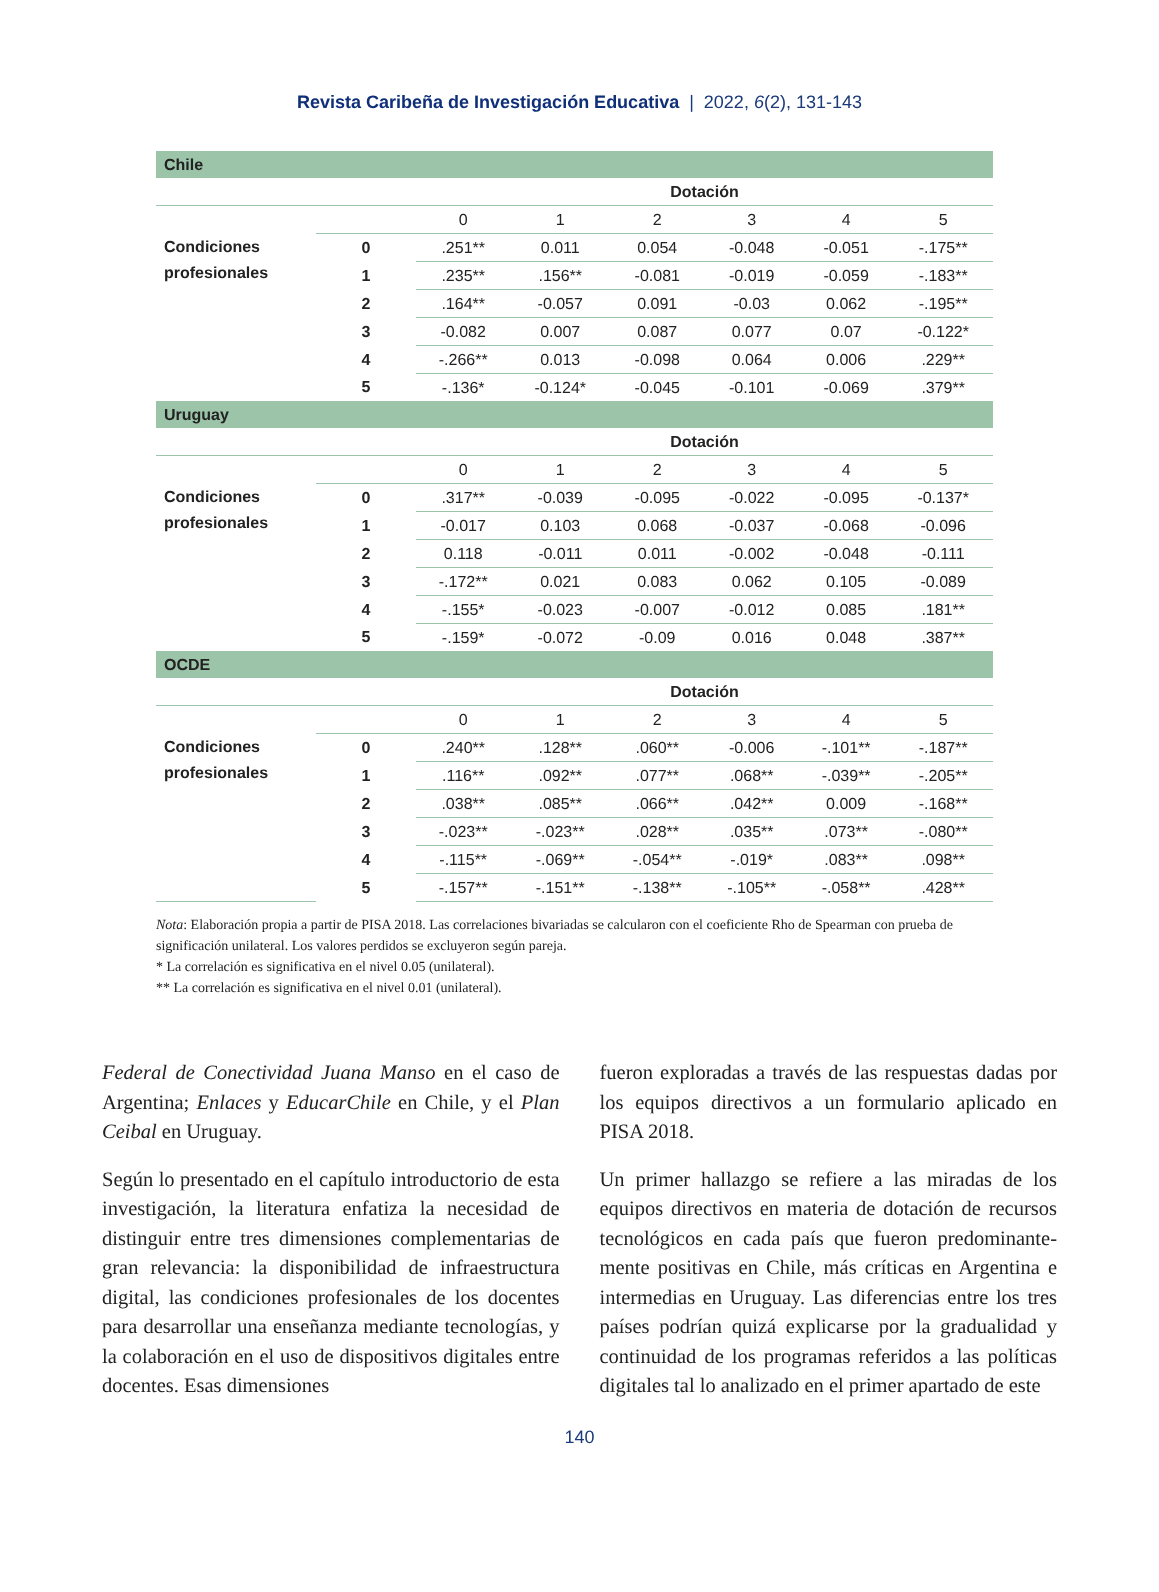Revista Caribeña de Investigación Educativa | 2022, 6(2), 131-143
| Chile | | | | | | | |
| | | Dotación | | | | | |
| | | 0 | 1 | 2 | 3 | 4 | 5 |
| Condiciones profesionales | 0 | .251** | 0.011 | 0.054 | -0.048 | -0.051 | -.175** |
| | 1 | .235** | .156** | -0.081 | -0.019 | -0.059 | -.183** |
| | 2 | .164** | -0.057 | 0.091 | -0.03 | 0.062 | -.195** |
| | 3 | -0.082 | 0.007 | 0.087 | 0.077 | 0.07 | -0.122* |
| | 4 | -.266** | 0.013 | -0.098 | 0.064 | 0.006 | .229** |
| | 5 | -.136* | -0.124* | -0.045 | -0.101 | -0.069 | .379** |
| Uruguay | | | | | | | |
| | | Dotación | | | | | |
| | | 0 | 1 | 2 | 3 | 4 | 5 |
| Condiciones profesionales | 0 | .317** | -0.039 | -0.095 | -0.022 | -0.095 | -0.137* |
| | 1 | -0.017 | 0.103 | 0.068 | -0.037 | -0.068 | -0.096 |
| | 2 | 0.118 | -0.011 | 0.011 | -0.002 | -0.048 | -0.111 |
| | 3 | -.172** | 0.021 | 0.083 | 0.062 | 0.105 | -0.089 |
| | 4 | -.155* | -0.023 | -0.007 | -0.012 | 0.085 | .181** |
| | 5 | -.159* | -0.072 | -0.09 | 0.016 | 0.048 | .387** |
| OCDE | | | | | | | |
| | | Dotación | | | | | |
| | | 0 | 1 | 2 | 3 | 4 | 5 |
| Condiciones profesionales | 0 | .240** | .128** | .060** | -0.006 | -.101** | -.187** |
| | 1 | .116** | .092** | .077** | .068** | -.039** | -.205** |
| | 2 | .038** | .085** | .066** | .042** | 0.009 | -.168** |
| | 3 | -.023** | -.023** | .028** | .035** | .073** | -.080** |
| | 4 | -.115** | -.069** | -.054** | -.019* | .083** | .098** |
| | 5 | -.157** | -.151** | -.138** | -.105** | -.058** | .428** |
Nota: Elaboración propia a partir de PISA 2018. Las correlaciones bivariadas se calcularon con el coeficiente Rho de Spearman con prueba de significación unilateral. Los valores perdidos se excluyeron según pareja.
* La correlación es significativa en el nivel 0.05 (unilateral).
** La correlación es significativa en el nivel 0.01 (unilateral).
Federal de Conectividad Juana Manso en el caso de Argentina; Enlaces y EducarChile en Chile, y el Plan Ceibal en Uruguay.
Según lo presentado en el capítulo introductorio de esta investigación, la literatura enfatiza la necesidad de distinguir entre tres dimensiones complementa­rias de gran relevancia: la disponibilidad de infraes­tructura digital, las condiciones profesionales de los docentes para desarrollar una enseñanza mediante tecnologías, y la colaboración en el uso de dispo­sitivos digitales entre docentes. Esas dimensiones
fueron exploradas a través de las respuestas dadas por los equipos directivos a un formulario aplicado en PISA 2018.
Un primer hallazgo se refiere a las miradas de los equipos directivos en materia de dotación de recursos tecnológicos en cada país que fueron predominante­mente positivas en Chile, más críticas en Argentina e intermedias en Uruguay. Las diferencias entre los tres países podrían quizá explicarse por la gradualidad y continuidad de los programas referidos a las políticas digitales tal lo analizado en el primer apartado de este
140